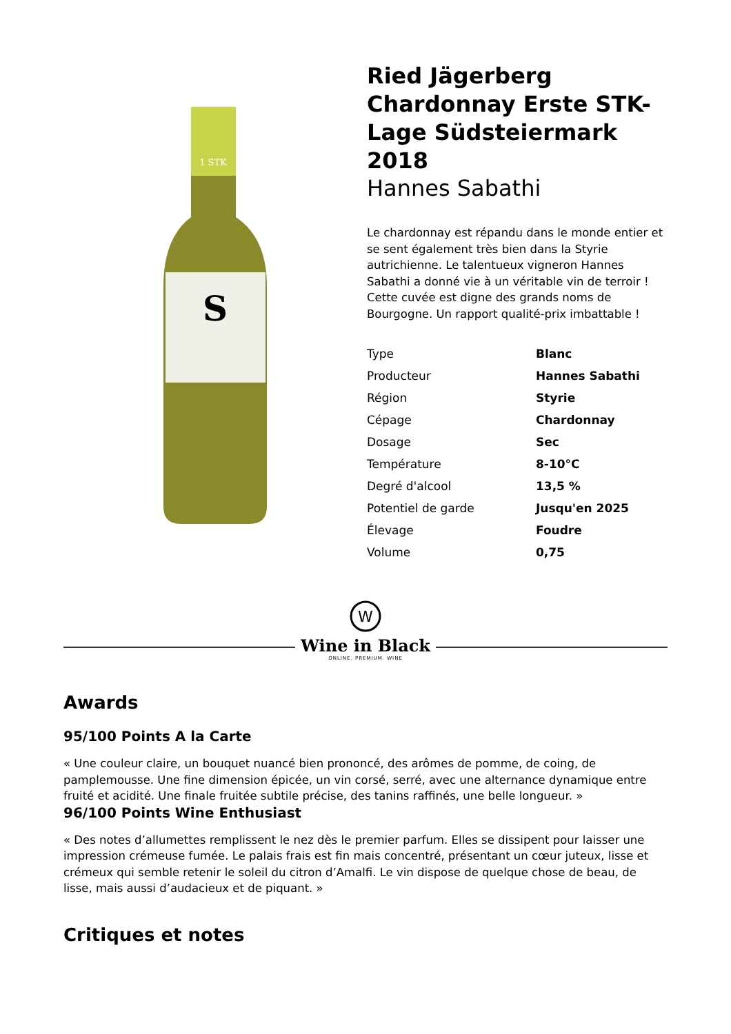1 STK
S
Ried Jägerberg Chardonnay Erste STK-Lage Südsteiermark 2018
Hannes Sabathi
Le chardonnay est répandu dans le monde entier et se sent également très bien dans la Styrie autrichienne. Le talentueux vigneron Hannes Sabathi a donné vie à un véritable vin de terroir ! Cette cuvée est digne des grands noms de Bourgogne. Un rapport qualité-prix imbattable !
| Type | Blanc |
| Producteur | Hannes Sabathi |
| Région | Styrie |
| Cépage | Chardonnay |
| Dosage | Sec |
| Température | 8-10°C |
| Degré d'alcool | 13,5 % |
| Potentiel de garde | Jusqu'en 2025 |
| Élevage | Foudre |
| Volume | 0,75 |
W
Wine in Black
ONLINE. PREMIUM. WINE
Awards
95/100 Points A la Carte
« Une couleur claire, un bouquet nuancé bien prononcé, des arômes de pomme, de coing, de pamplemousse. Une fine dimension épicée, un vin corsé, serré, avec une alternance dynamique entre fruité et acidité. Une finale fruitée subtile précise, des tanins raffinés, une belle longueur. »
96/100 Points Wine Enthusiast
« Des notes d’allumettes remplissent le nez dès le premier parfum. Elles se dissipent pour laisser une impression crémeuse fumée. Le palais frais est fin mais concentré, présentant un cœur juteux, lisse et crémeux qui semble retenir le soleil du citron d’Amalfi. Le vin dispose de quelque chose de beau, de lisse, mais aussi d’audacieux et de piquant. »
Critiques et notes